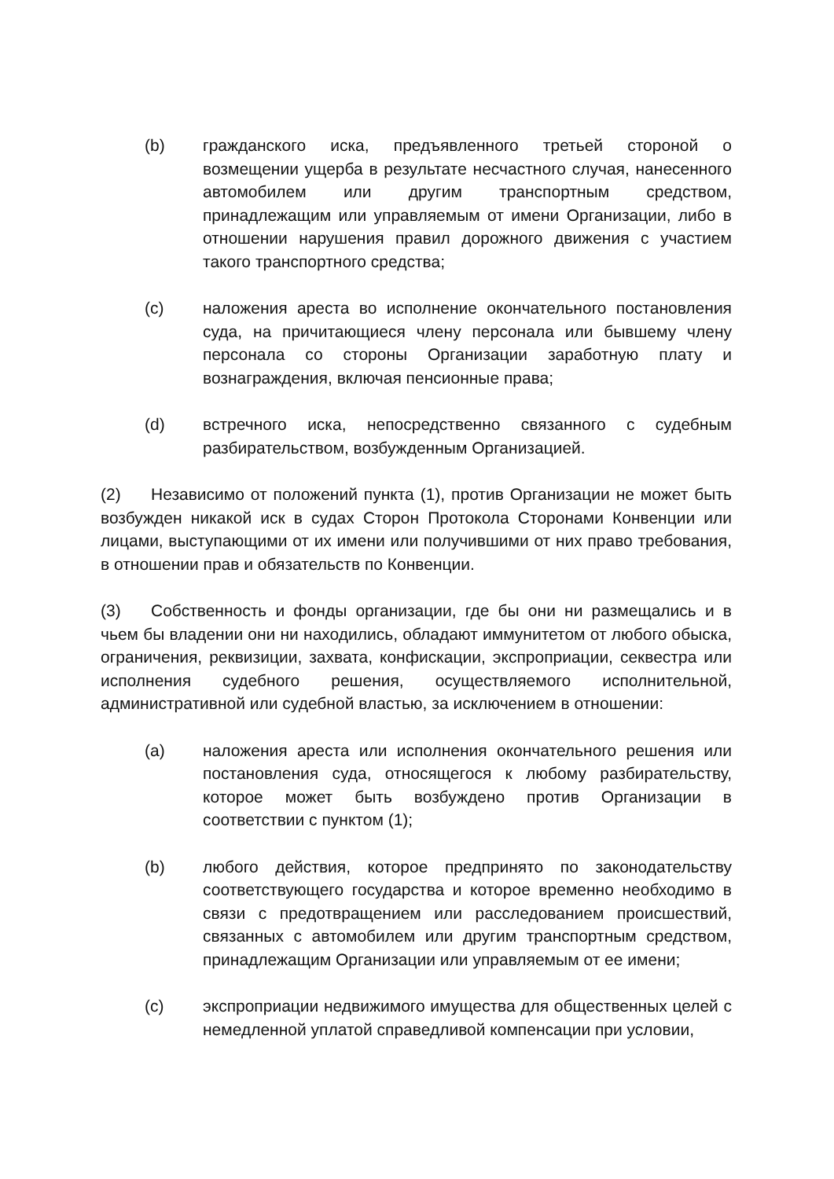(b) гражданского иска, предъявленного третьей стороной о возмещении ущерба в результате несчастного случая, нанесенного автомобилем или другим транспортным средством, принадлежащим или управляемым от имени Организации, либо в отношении нарушения правил дорожного движения с участием такого транспортного средства;
(c) наложения ареста во исполнение окончательного постановления суда, на причитающиеся члену персонала или бывшему члену персонала со стороны Организации заработную плату и вознаграждения, включая пенсионные права;
(d) встречного иска, непосредственно связанного с судебным разбирательством, возбужденным Организацией.
(2) Независимо от положений пункта (1), против Организации не может быть возбужден никакой иск в судах Сторон Протокола Сторонами Конвенции или лицами, выступающими от их имени или получившими от них право требования, в отношении прав и обязательств по Конвенции.
(3) Собственность и фонды организации, где бы они ни размещались и в чьем бы владении они ни находились, обладают иммунитетом от любого обыска, ограничения, реквизиции, захвата, конфискации, экспроприации, секвестра или исполнения судебного решения, осуществляемого исполнительной, административной или судебной властью, за исключением в отношении:
(a) наложения ареста или исполнения окончательного решения или постановления суда, относящегося к любому разбирательству, которое может быть возбуждено против Организации в соответствии с пунктом (1);
(b) любого действия, которое предпринято по законодательству соответствующего государства и которое временно необходимо в связи с предотвращением или расследованием происшествий, связанных с автомобилем или другим транспортным средством, принадлежащим Организации или управляемым от ее имени;
(c) экспроприации недвижимого имущества для общественных целей с немедленной уплатой справедливой компенсации при условии,